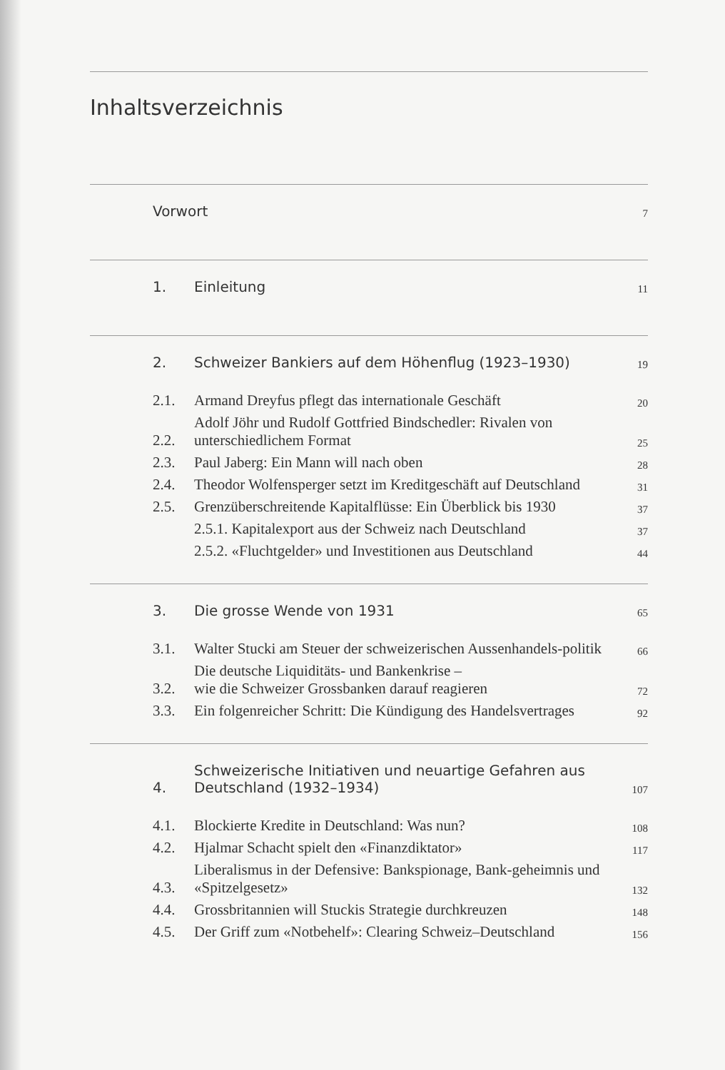Inhaltsverzeichnis
| | Vorwort | 7 |
| | 1. | Einleitung | 11 |
| | 2. | Schweizer Bankiers auf dem Höhenflug (1923–1930) | 19 |
| | 2.1. | Armand Dreyfus pflegt das internationale Geschäft | 20 |
| | 2.2. | Adolf Jöhr und Rudolf Gottfried Bindschedler: Rivalen von unterschiedlichem Format | 25 |
| | 2.3. | Paul Jaberg: Ein Mann will nach oben | 28 |
| | 2.4. | Theodor Wolfensperger setzt im Kreditgeschäft auf Deutschland | 31 |
| | 2.5. | Grenzüberschreitende Kapitalflüsse: Ein Überblick bis 1930 | 37 |
| | | 2.5.1. Kapitalexport aus der Schweiz nach Deutschland | 37 |
| | | 2.5.2. «Fluchtgelder» und Investitionen aus Deutschland | 44 |
| | 3. | Die grosse Wende von 1931 | 65 |
| | 3.1. | Walter Stucki am Steuer der schweizerischen Aussenhandels-politik | 66 |
| | 3.2. | Die deutsche Liquiditäts- und Bankenkrise – wie die Schweizer Grossbanken darauf reagieren | 72 |
| | 3.3. | Ein folgenreicher Schritt: Die Kündigung des Handelsvertrages | 92 |
| | 4. | Schweizerische Initiativen und neuartige Gefahren aus Deutschland (1932–1934) | 107 |
| | 4.1. | Blockierte Kredite in Deutschland: Was nun? | 108 |
| | 4.2. | Hjalmar Schacht spielt den «Finanzdiktator» | 117 |
| | 4.3. | Liberalismus in der Defensive: Bankspionage, Bank-geheimnis und «Spitzelgesetz» | 132 |
| | 4.4. | Grossbritannien will Stuckis Strategie durchkreuzen | 148 |
| | 4.5. | Der Griff zum «Notbehelf»: Clearing Schweiz–Deutschland | 156 |